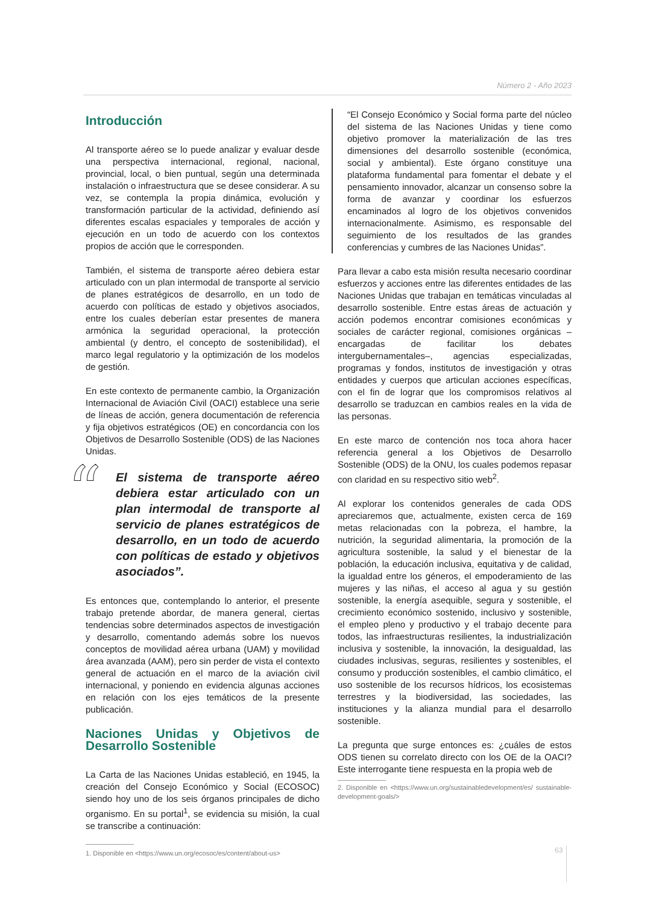Número 2 - Año 2023
Introducción
Al transporte aéreo se lo puede analizar y evaluar desde una perspectiva internacional, regional, nacional, provincial, local, o bien puntual, según una determinada instalación o infraestructura que se desee considerar. A su vez, se contempla la propia dinámica, evolución y transformación particular de la actividad, definiendo así diferentes escalas espaciales y temporales de acción y ejecución en un todo de acuerdo con los contextos propios de acción que le corresponden.
También, el sistema de transporte aéreo debiera estar articulado con un plan intermodal de transporte al servicio de planes estratégicos de desarrollo, en un todo de acuerdo con políticas de estado y objetivos asociados, entre los cuales deberían estar presentes de manera armónica la seguridad operacional, la protección ambiental (y dentro, el concepto de sostenibilidad), el marco legal regulatorio y la optimización de los modelos de gestión.
En este contexto de permanente cambio, la Organización Internacional de Aviación Civil (OACI) establece una serie de líneas de acción, genera documentación de referencia y fija objetivos estratégicos (OE) en concordancia con los Objetivos de Desarrollo Sostenible (ODS) de las Naciones Unidas.
“El sistema de transporte aéreo debiera estar articulado con un plan intermodal de transporte al servicio de planes estratégicos de desarrollo, en un todo de acuerdo con políticas de estado y objetivos asociados”.
Es entonces que, contemplando lo anterior, el presente trabajo pretende abordar, de manera general, ciertas tendencias sobre determinados aspectos de investigación y desarrollo, comentando además sobre los nuevos conceptos de movilidad aérea urbana (UAM) y movilidad área avanzada (AAM), pero sin perder de vista el contexto general de actuación en el marco de la aviación civil internacional, y poniendo en evidencia algunas acciones en relación con los ejes temáticos de la presente publicación.
Naciones Unidas y Objetivos de Desarrollo Sostenible
La Carta de las Naciones Unidas estableció, en 1945, la creación del Consejo Económico y Social (ECOSOC) siendo hoy uno de los seis órganos principales de dicho organismo. En su portal<sup>1</sup>, se evidencia su misión, la cual se transcribe a continuación:
1. Disponible en <https://www.un.org/ecosoc/es/content/about-us>
“El Consejo Económico y Social forma parte del núcleo del sistema de las Naciones Unidas y tiene como objetivo promover la materialización de las tres dimensiones del desarrollo sostenible (económica, social y ambiental). Este órgano constituye una plataforma fundamental para fomentar el debate y el pensamiento innovador, alcanzar un consenso sobre la forma de avanzar y coordinar los esfuerzos encaminados al logro de los objetivos convenidos internacionalmente. Asimismo, es responsable del seguimiento de los resultados de las grandes conferencias y cumbres de las Naciones Unidas”.
Para llevar a cabo esta misión resulta necesario coordinar esfuerzos y acciones entre las diferentes entidades de las Naciones Unidas que trabajan en temáticas vinculadas al desarrollo sostenible. Entre estas áreas de actuación y acción podemos encontrar comisiones económicas y sociales de carácter regional, comisiones orgánicas –encargadas de facilitar los debates intergubernamentales–, agencias especializadas, programas y fondos, institutos de investigación y otras entidades y cuerpos que articulan acciones específicas, con el fin de lograr que los compromisos relativos al desarrollo se traduzcan en cambios reales en la vida de las personas.
En este marco de contención nos toca ahora hacer referencia general a los Objetivos de Desarrollo Sostenible (ODS) de la ONU, los cuales podemos repasar con claridad en su respectivo sitio web<sup>2</sup>.
Al explorar los contenidos generales de cada ODS apreciaremos que, actualmente, existen cerca de 169 metas relacionadas con la pobreza, el hambre, la nutrición, la seguridad alimentaria, la promoción de la agricultura sostenible, la salud y el bienestar de la población, la educación inclusiva, equitativa y de calidad, la igualdad entre los géneros, el empoderamiento de las mujeres y las niñas, el acceso al agua y su gestión sostenible, la energía asequible, segura y sostenible, el crecimiento económico sostenido, inclusivo y sostenible, el empleo pleno y productivo y el trabajo decente para todos, las infraestructuras resilientes, la industrialización inclusiva y sostenible, la innovación, la desigualdad, las ciudades inclusivas, seguras, resilientes y sostenibles, el consumo y producción sostenibles, el cambio climático, el uso sostenible de los recursos hídricos, los ecosistemas terrestres y la biodiversidad, las sociedades, las instituciones y la alianza mundial para el desarrollo sostenible.
La pregunta que surge entonces es: ¿cuáles de estos ODS tienen su correlato directo con los OE de la OACI? Este interrogante tiene respuesta en la propia web de
2. Disponible en <https://www.un.org/sustainabledevelopment/es/ sustainable-development-goals/>
63